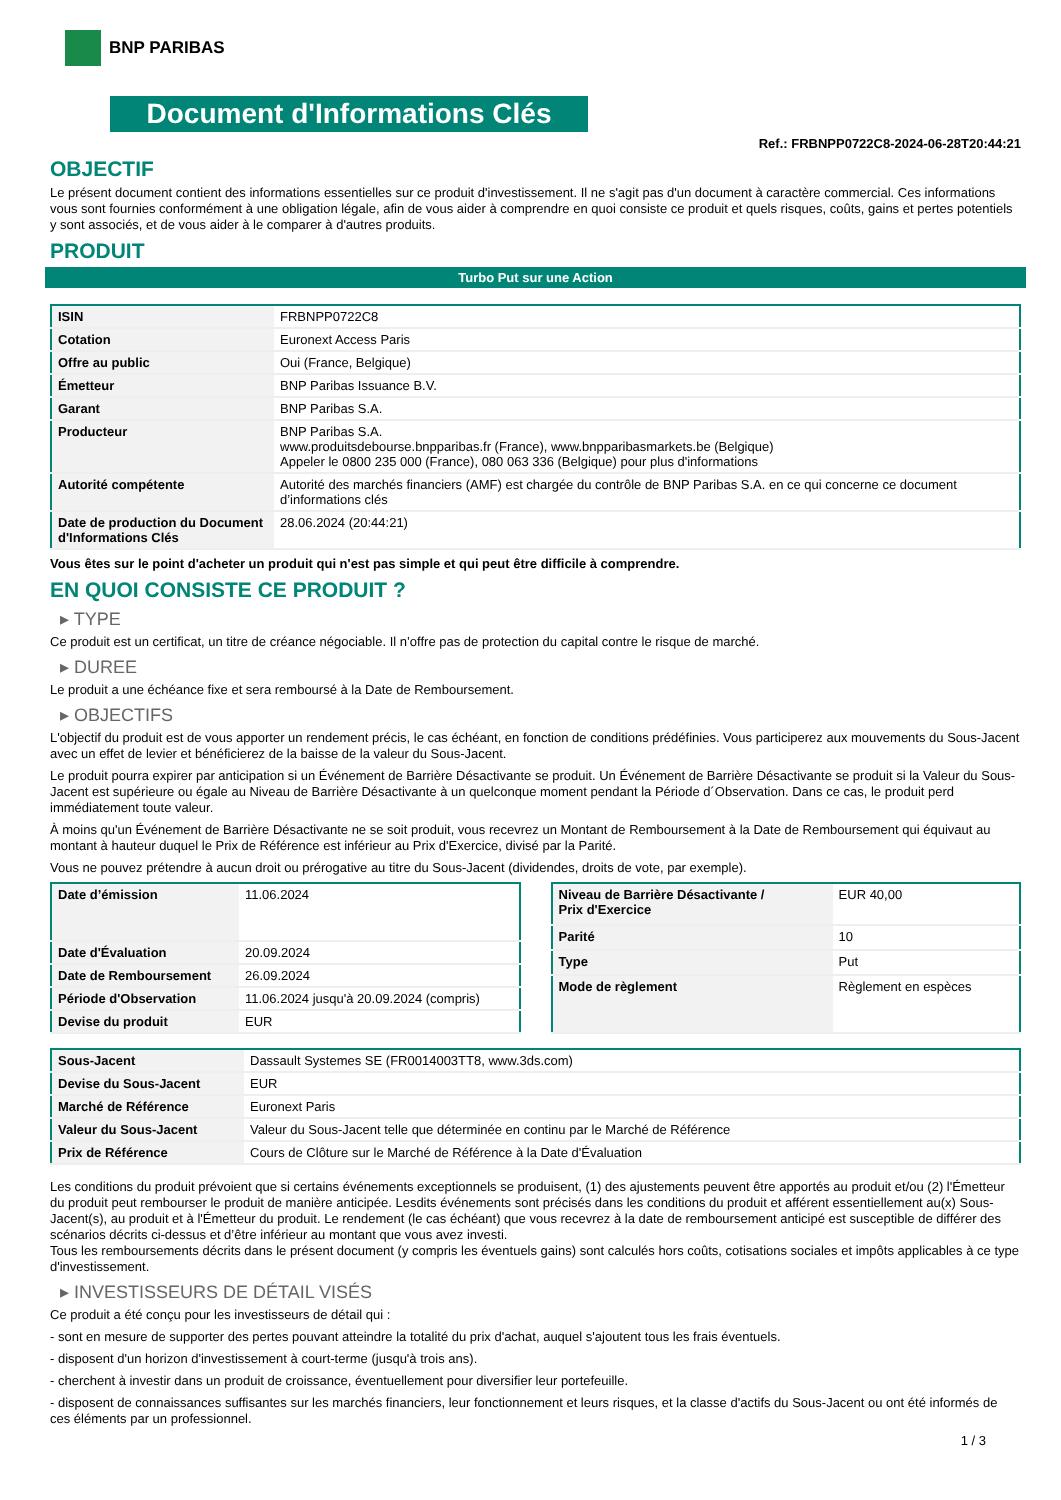BNP PARIBAS
Document d'Informations Clés
Ref.: FRBNPP0722C8-2024-06-28T20:44:21
OBJECTIF
Le présent document contient des informations essentielles sur ce produit d'investissement. Il ne s'agit pas d'un document à caractère commercial. Ces informations vous sont fournies conformément à une obligation légale, afin de vous aider à comprendre en quoi consiste ce produit et quels risques, coûts, gains et pertes potentiels y sont associés, et de vous aider à le comparer à d'autres produits.
PRODUIT
Turbo Put sur une Action
| ISIN | FRBNPP0722C8 |
| Cotation | Euronext Access Paris |
| Offre au public | Oui (France, Belgique) |
| Émetteur | BNP Paribas Issuance B.V. |
| Garant | BNP Paribas S.A. |
| Producteur | BNP Paribas S.A. www.produitsdebourse.bnpparibas.fr (France), www.bnpparibasmarkets.be (Belgique) Appeler le 0800 235 000 (France), 080 063 336 (Belgique) pour plus d'informations |
| Autorité compétente | Autorité des marchés financiers (AMF) est chargée du contrôle de BNP Paribas S.A. en ce qui concerne ce document d’informations clés |
| Date de production du Document d'Informations Clés | 28.06.2024 (20:44:21) |
Vous êtes sur le point d'acheter un produit qui n'est pas simple et qui peut être difficile à comprendre.
EN QUOI CONSISTE CE PRODUIT ?
▸ TYPE
Ce produit est un certificat, un titre de créance négociable. Il n’offre pas de protection du capital contre le risque de marché.
▸ DUREE
Le produit a une échéance fixe et sera remboursé à la Date de Remboursement.
▸ OBJECTIFS
L'objectif du produit est de vous apporter un rendement précis, le cas échéant, en fonction de conditions prédéfinies. Vous participerez aux mouvements du Sous-Jacent avec un effet de levier et bénéficierez de la baisse de la valeur du Sous-Jacent.
Le produit pourra expirer par anticipation si un Événement de Barrière Désactivante se produit. Un Événement de Barrière Désactivante se produit si la Valeur du Sous-Jacent est supérieure ou égale au Niveau de Barrière Désactivante à un quelconque moment pendant la Période d´Observation. Dans ce cas, le produit perd immédiatement toute valeur.
À moins qu'un Événement de Barrière Désactivante ne se soit produit, vous recevrez un Montant de Remboursement à la Date de Remboursement qui équivaut au montant à hauteur duquel le Prix de Référence est inférieur au Prix d'Exercice, divisé par la Parité.
Vous ne pouvez prétendre à aucun droit ou prérogative au titre du Sous-Jacent (dividendes, droits de vote, par exemple).
| Date d’émission | 11.06.2024 |
| Date d'Évaluation | 20.09.2024 |
| Date de Remboursement | 26.09.2024 |
| Période d'Observation | 11.06.2024 jusqu'à 20.09.2024 (compris) |
| Devise du produit | EUR |
| Niveau de Barrière Désactivante / Prix d'Exercice | EUR 40,00 |
| Parité | 10 |
| Type | Put |
| Mode de règlement | Règlement en espèces |
| Sous-Jacent | Dassault Systemes SE (FR0014003TT8, www.3ds.com) |
| Devise du Sous-Jacent | EUR |
| Marché de Référence | Euronext Paris |
| Valeur du Sous-Jacent | Valeur du Sous-Jacent telle que déterminée en continu par le Marché de Référence |
| Prix de Référence | Cours de Clôture sur le Marché de Référence à la Date d'Évaluation |
Les conditions du produit prévoient que si certains événements exceptionnels se produisent, (1) des ajustements peuvent être apportés au produit et/ou (2) l'Émetteur du produit peut rembourser le produit de manière anticipée. Lesdits événements sont précisés dans les conditions du produit et afférent essentiellement au(x) Sous-Jacent(s), au produit et à l'Émetteur du produit. Le rendement (le cas échéant) que vous recevrez à la date de remboursement anticipé est susceptible de différer des scénarios décrits ci-dessus et d’être inférieur au montant que vous avez investi.
Tous les remboursements décrits dans le présent document (y compris les éventuels gains) sont calculés hors coûts, cotisations sociales et impôts applicables à ce type d'investissement.
▸ INVESTISSEURS DE DÉTAIL VISÉS
Ce produit a été conçu pour les investisseurs de détail qui :
- sont en mesure de supporter des pertes pouvant atteindre la totalité du prix d'achat, auquel s'ajoutent tous les frais éventuels.
- disposent d'un horizon d'investissement à court-terme (jusqu'à trois ans).
- cherchent à investir dans un produit de croissance, éventuellement pour diversifier leur portefeuille.
- disposent de connaissances suffisantes sur les marchés financiers, leur fonctionnement et leurs risques, et la classe d'actifs du Sous-Jacent ou ont été informés de ces éléments par un professionnel.
1 / 3